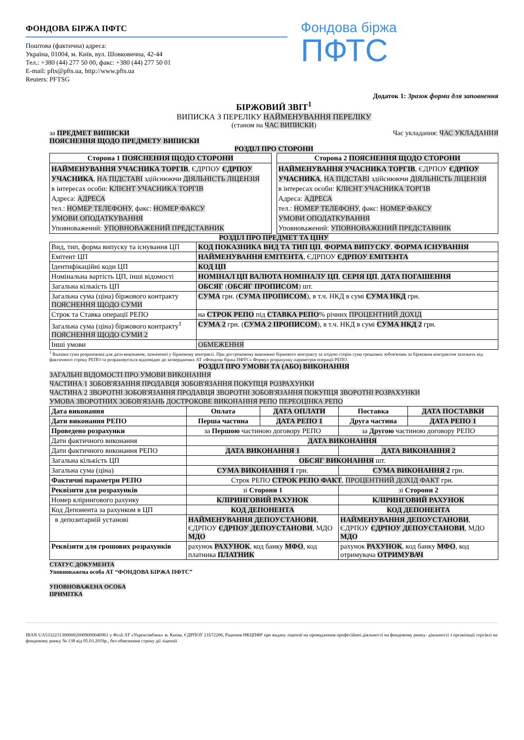ФОНДОВА БІРЖА ПФТС
Поштова (фактична) адреса:
Україна, 01004, м. Київ, вул. Шовковична, 42-44
Тел.: +380 (44) 277 50 00, факс: +380 (44) 277 50 01
E-mail: pfts@pfts.ua, http://www.pfts.ua
Reuters: PFTSG
Фондова біржа
ПФТС
Додаток 1: Зразок форми для заповнення
БІРЖОВИЙ ЗВІТ<sup>1</sup>
ВИПИСКА З ПЕРЕЛІКУ НАЙМЕНУВАННЯ ПЕРЕЛІКУ
(станом на ЧАС ВИПИСКИ)
за ПРЕДМЕТ ВИПИСКИ Час укладання: ЧАС УКЛАДАННЯ
ПОЯСНЕННЯ ЩОДО ПРЕДМЕТУ ВИПИСКИ
РОЗДІЛ ПРО СТОРОНИ
| Сторона 1 ПОЯСНЕННЯ ЩОДО СТОРОНИ |
| НАЙМЕНУВАННЯ УЧАСНИКА ТОРГІВ , ЄДРПОУ ЄДРПОУ УЧАСНИКА , НА ПІДСТАВІ здійснюючи ДІЯЛЬНІСТЬ ЛІЦЕНЗІЯ в інтересах особи: КЛІЄНТ УЧАСНИКА ТОРГІВ Адреса: АДРЕСА тел.: НОМЕР ТЕЛЕФОНУ , факс: НОМЕР ФАКСУ УМОВИ ОПОДАТКУВАННЯ Уповноважений: УПОВНОВАЖЕНИЙ ПРЕДСТАВНИК |
| Сторона 2 ПОЯСНЕННЯ ЩОДО СТОРОНИ |
| НАЙМЕНУВАННЯ УЧАСНИКА ТОРГІВ , ЄДРПОУ ЄДРПОУ УЧАСНИКА , НА ПІДСТАВІ здійснюючи ДІЯЛЬНІСТЬ ЛІЦЕНЗІЯ в інтересах особи: КЛІЄНТ УЧАСНИКА ТОРГІВ Адреса: АДРЕСА тел.: НОМЕР ТЕЛЕФОНУ , факс: НОМЕР ФАКСУ УМОВИ ОПОДАТКУВАННЯ Уповноважений: УПОВНОВАЖЕНИЙ ПРЕДСТАВНИК |
РОЗДІЛ ПРО ПРЕДМЕТ ТА ЦІНУ
| Вид, тип, форма випуску та існування ЦП | КОД ПОКАЗНИКА ВИД ТА ТИП ЦП , ФОРМА ВИПУСКУ , ФОРМА ІСНУВАННЯ |
| Емітент ЦП | НАЙМЕНУВАННЯ ЕМІТЕНТА , ЄДРПОУ ЄДРПОУ ЕМІТЕНТА |
| Ідентифікаційні коди ЦП | КОД ЦП |
| Номінальна вартість ЦП, інші відомості | НОМІНАЛ ЦП ВАЛЮТА НОМІНАЛУ ЦП , СЕРІЯ ЦП , ДАТА ПОГАШЕННЯ |
| Загальна кількість ЦП | ОБСЯГ ( ОБСЯГ ПРОПИСОМ ) шт. |
| Загальна сума (ціна) біржового контракту ПОЯСНЕННЯ ЩОДО СУМИ | СУМА грн. ( СУМА ПРОПИСОМ ), в т.ч. НКД в сумі СУМА НКД грн. |
| Строк та Ставка операції РЕПО | на СТРОК РЕПО під СТАВКА РЕПО % річних ПРОЦЕНТНИЙ ДОХІД |
| Загальна сума (ціна) біржового контракту<sup>1</sup> ПОЯСНЕННЯ ЩОДО СУМИ 2 | СУМА 2 грн. ( СУМА 2 ПРОПИСОМ ), в т.ч. НКД в сумі СУМА НКД 2 грн. |
| Інші умови | ОБМЕЖЕННЯ |
<sup>1</sup> Вказана сума розрахована для дати виконання, зазначеної у біржовому контракті. При достроковому виконанні біржового контракту за згодою сторін сума грошових зобов'язань за біржовим контрактом залежить від фактичного строку РЕПО та розраховується відповідно до затверджених АТ «Фондова біржа ПФТС» Формул розрахунку параметрів операції РЕПО.
РОЗДІЛ ПРО УМОВИ ТА (АБО) ВИКОНАННЯ
ЗАГАЛЬНІ ВІДОМОСТІ ПРО УМОВИ ВИКОНАННЯ
ЧАСТИНА 1 ЗОБОВ'ЯЗАННЯ ПРОДАВЦЯ ЗОБОВ'ЯЗАННЯ ПОКУПЦЯ РОЗРАХУНКИ
ЧАСТИНА 2 ЗВОРОТНІ ЗОБОВ'ЯЗАННЯ ПРОДАВЦЯ ЗВОРОТНІ ЗОБОВ'ЯЗАННЯ ПОКУПЦЯ ЗВОРОТНІ РОЗРАХУНКИ
УМОВА ЗВОРОТНИХ ЗОБОВ'ЯЗАНЬ ДОСТРОКОВЕ ВИКОНАННЯ РЕПО ПЕРЕОЦІНКА РЕПО
| Дата виконання | Оплата | ДАТА ОПЛАТИ | Поставка | ДАТА ПОСТАВКИ |
| Дати виконання РЕПО | Перша частина | ДАТА РЕПО 1 | Друга частина | ДАТА РЕПО 1 |
| Проведено розрахунки | за Першою частиною договору РЕПО | | за Другою частиною договору РЕПО | |
| Дати фактичного виконання | ДАТА ВИКОНАННЯ | | | |
| Дати фактичного виконання РЕПО | ДАТА ВИКОНАННЯ 1 | | ДАТА ВИКОНАННЯ 2 | |
| Загальна кількість ЦП | ОБСЯГ ВИКОНАННЯ шт. | | | |
| Загальна сума (ціна) | СУМА ВИКОНАННЯ 1 грн. | | СУМА ВИКОНАННЯ 2 грн. | |
| Фактичні параметри РЕПО | Строк РЕПО СТРОК РЕПО ФАКТ , ПРОЦЕНТНИЙ ДОХІД ФАКТ грн. | | | |
| Реквізити для розрахунків | зі Сторони 1 | | зі Сторони 2 | |
| Номер клірингового рахунку | КЛІРИНГОВИЙ РАХУНОК | | КЛІРИНГОВИЙ РАХУНОК | |
| Код Депонента за рахунком в ЦП | КОД ДЕПОНЕНТА | | КОД ДЕПОНЕНТА | |
| в депозитарній установі | НАЙМЕНУВАННЯ ДЕПОУСТАНОВИ , ЄДРПОУ ЄДРПОУ ДЕПОУСТАНОВИ , МДО МДО | | НАЙМЕНУВАННЯ ДЕПОУСТАНОВИ , ЄДРПОУ ЄДРПОУ ДЕПОУСТАНОВИ , МДО МДО | |
| Реквізити для грошових розрахунків | рахунок РАХУНОК , код банку МФО , код платника ПЛАТНИК | | рахунок РАХУНОК , код банку МФО , код отримувача ОТРИМУВАЧ | |
СТАТУС ДОКУМЕНТА
Уповноважена особа АТ “ФОНДОВА БІРЖА ПФТС”
УПОВНОВАЖЕНА ОСОБА
ПРИМІТКА
IBAN UA533223130000026009000040961 у Філії АТ «Укрексімбанк» м. Києва, ЄДРПОУ 21672206, Рішення НКЦПФР про видачу ліцензії на провадження професійної діяльності на фондовому ринку- діяльності з організації торгівлі на фондовому ринку № 138 від 05.03.2019р., без обмеження строку дії ліцензії